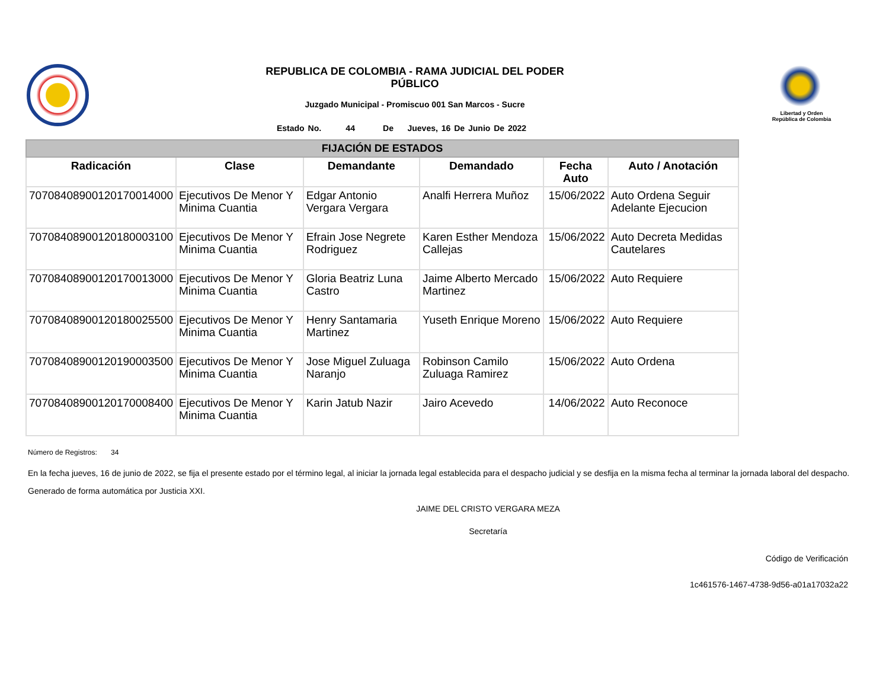REPUBLICA DE COLOMBIA - RAMA JUDICIAL DEL PODER PÚBLICO
Juzgado Municipal - Promiscuo 001 San Marcos - Sucre
Estado No. 44 De Jueves, 16 De Junio De 2022
Libertad y Orden
República de Colombia
| FIJACIÓN DE ESTADOS | | | | | |
| --- | --- | --- | --- | --- | --- |
| Radicación | Clase | Demandante | Demandado | Fecha Auto | Auto / Anotación |
| 70708408900120170014000 | Ejecutivos De Menor Y Minima Cuantia | Edgar Antonio Vergara Vergara | Analfi Herrera Muñoz | 15/06/2022 | Auto Ordena Seguir Adelante Ejecucion |
| 70708408900120180003100 | Ejecutivos De Menor Y Minima Cuantia | Efrain Jose Negrete Rodriguez | Karen Esther Mendoza Callejas | 15/06/2022 | Auto Decreta Medidas Cautelares |
| 70708408900120170013000 | Ejecutivos De Menor Y Minima Cuantia | Gloria Beatriz Luna Castro | Jaime Alberto Mercado Martinez | 15/06/2022 | Auto Requiere |
| 70708408900120180025500 | Ejecutivos De Menor Y Minima Cuantia | Henry Santamaria Martinez | Yuseth Enrique Moreno | 15/06/2022 | Auto Requiere |
| 70708408900120190003500 | Ejecutivos De Menor Y Minima Cuantia | Jose Miguel Zuluaga Naranjo | Robinson Camilo Zuluaga Ramirez | 15/06/2022 | Auto Ordena |
| 70708408900120170008400 | Ejecutivos De Menor Y Minima Cuantia | Karin Jatub Nazir | Jairo Acevedo | 14/06/2022 | Auto Reconoce |
Número de Registros: 34
En la fecha jueves, 16 de junio de 2022, se fija el presente estado por el término legal, al iniciar la jornada legal establecida para el despacho judicial y se desfija en la misma fecha al terminar la jornada laboral del despacho.
Generado de forma automática por Justicia XXI.
JAIME DEL CRISTO VERGARA MEZA
Secretaría
Código de Verificación
1c461576-1467-4738-9d56-a01a17032a22